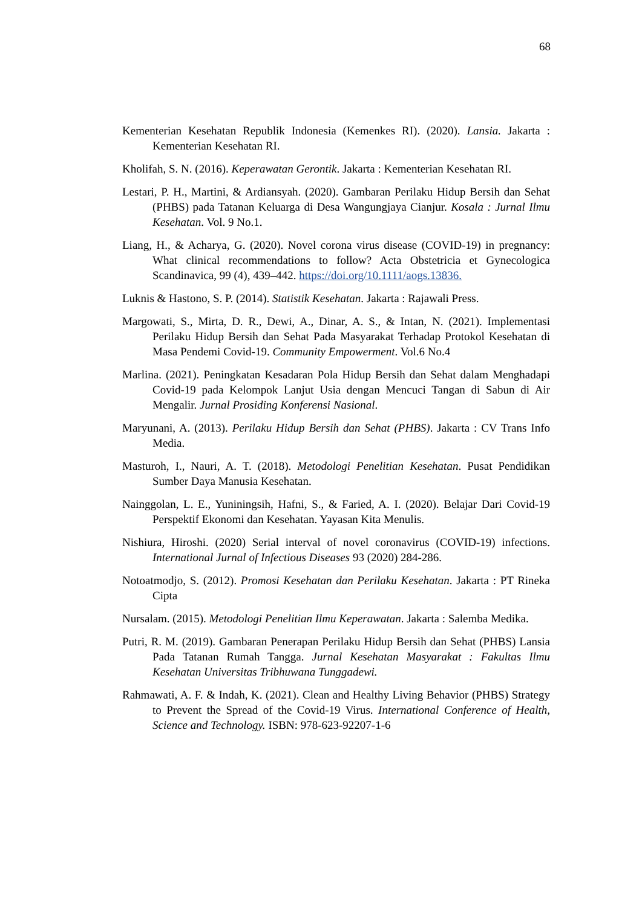68
Kementerian Kesehatan Republik Indonesia (Kemenkes RI). (2020). Lansia. Jakarta : Kementerian Kesehatan RI.
Kholifah, S. N. (2016). Keperawatan Gerontik. Jakarta : Kementerian Kesehatan RI.
Lestari, P. H., Martini, & Ardiansyah. (2020). Gambaran Perilaku Hidup Bersih dan Sehat (PHBS) pada Tatanan Keluarga di Desa Wangungjaya Cianjur. Kosala : Jurnal Ilmu Kesehatan. Vol. 9 No.1.
Liang, H., & Acharya, G. (2020). Novel corona virus disease (COVID-19) in pregnancy: What clinical recommendations to follow? Acta Obstetricia et Gynecologica Scandinavica, 99 (4), 439–442. https://doi.org/10.1111/aogs.13836.
Luknis & Hastono, S. P. (2014). Statistik Kesehatan. Jakarta : Rajawali Press.
Margowati, S., Mirta, D. R., Dewi, A., Dinar, A. S., & Intan, N. (2021). Implementasi Perilaku Hidup Bersih dan Sehat Pada Masyarakat Terhadap Protokol Kesehatan di Masa Pendemi Covid-19. Community Empowerment. Vol.6 No.4
Marlina. (2021). Peningkatan Kesadaran Pola Hidup Bersih dan Sehat dalam Menghadapi Covid-19 pada Kelompok Lanjut Usia dengan Mencuci Tangan di Sabun di Air Mengalir. Jurnal Prosiding Konferensi Nasional.
Maryunani, A. (2013). Perilaku Hidup Bersih dan Sehat (PHBS). Jakarta : CV Trans Info Media.
Masturoh, I., Nauri, A. T. (2018). Metodologi Penelitian Kesehatan. Pusat Pendidikan Sumber Daya Manusia Kesehatan.
Nainggolan, L. E., Yuniningsih, Hafni, S., & Faried, A. I. (2020). Belajar Dari Covid-19 Perspektif Ekonomi dan Kesehatan. Yayasan Kita Menulis.
Nishiura, Hiroshi. (2020) Serial interval of novel coronavirus (COVID-19) infections. International Jurnal of Infectious Diseases 93 (2020) 284-286.
Notoatmodjo, S. (2012). Promosi Kesehatan dan Perilaku Kesehatan. Jakarta : PT Rineka Cipta
Nursalam. (2015). Metodologi Penelitian Ilmu Keperawatan. Jakarta : Salemba Medika.
Putri, R. M. (2019). Gambaran Penerapan Perilaku Hidup Bersih dan Sehat (PHBS) Lansia Pada Tatanan Rumah Tangga. Jurnal Kesehatan Masyarakat : Fakultas Ilmu Kesehatan Universitas Tribhuwana Tunggadewi.
Rahmawati, A. F. & Indah, K. (2021). Clean and Healthy Living Behavior (PHBS) Strategy to Prevent the Spread of the Covid-19 Virus. International Conference of Health, Science and Technology. ISBN: 978-623-92207-1-6